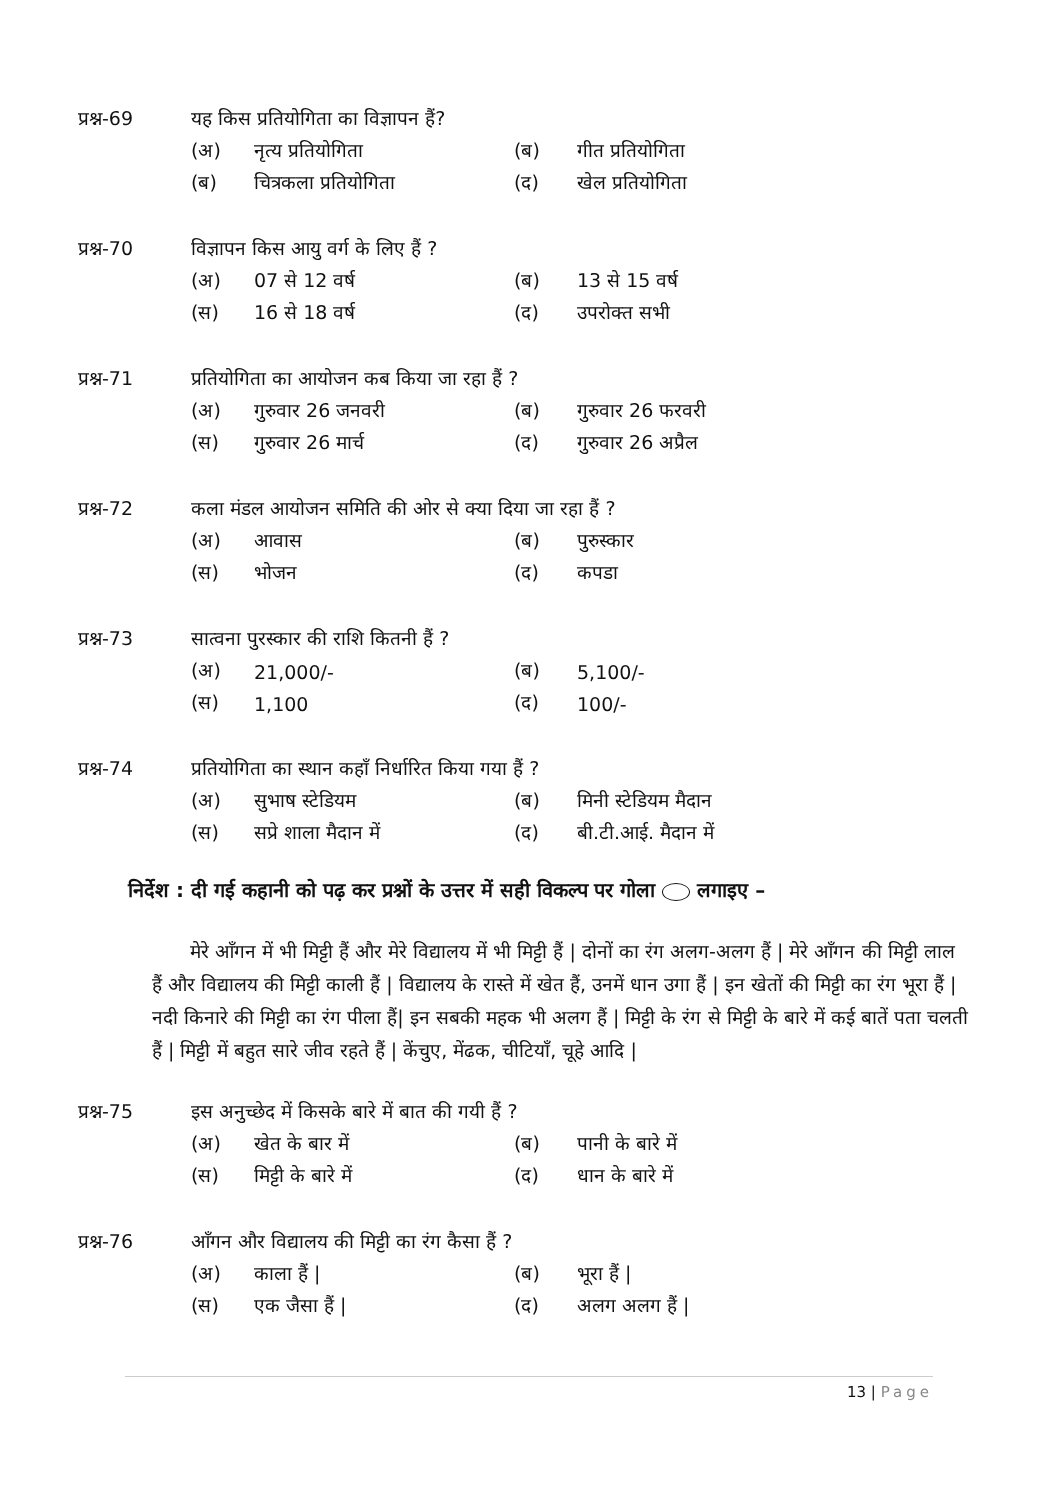प्रश्न-69 यह किस प्रतियोगिता का विज्ञापन हैं?
(अ) नृत्य प्रतियोगिता (ब) गीत प्रतियोगिता
(ब) चित्रकला प्रतियोगिता (द) खेल प्रतियोगिता
प्रश्न-70 विज्ञापन किस आयु वर्ग के लिए हैं ?
(अ) 07 से 12 वर्ष (ब) 13 से 15 वर्ष
(स) 16 से 18 वर्ष (द) उपरोक्त सभी
प्रश्न-71 प्रतियोगिता का आयोजन कब किया जा रहा हैं ?
(अ) गुरुवार 26 जनवरी (ब) गुरुवार 26 फरवरी
(स) गुरुवार 26 मार्च (द) गुरुवार 26 अप्रैल
प्रश्न-72 कला मंडल आयोजन समिति की ओर से क्या दिया जा रहा हैं ?
(अ) आवास (ब) पुरुस्कार
(स) भोजन (द) कपडा
प्रश्न-73 सात्वना पुरस्कार की राशि कितनी हैं ?
(अ) 21,000/- (ब) 5,100/-
(स) 1,100 (द) 100/-
प्रश्न-74 प्रतियोगिता का स्थान कहाँ निर्धारित किया गया हैं ?
(अ) सुभाष स्टेडियम (ब) मिनी स्टेडियम मैदान
(स) सप्रे शाला मैदान में (द) बी.टी.आई. मैदान में
निर्देश : दी गई कहानी को पढ़ कर प्रश्नों के उत्तर में सही विकल्प पर गोला लगाइए –
मेरे आँगन में भी मिट्टी हैं और मेरे विद्यालय में भी मिट्टी हैं | दोनों का रंग अलग-अलग हैं | मेरे आँगन की मिट्टी लाल हैं और विद्यालय की मिट्टी काली हैं | विद्यालय के रास्ते में खेत हैं, उनमें धान उगा हैं | इन खेतों की मिट्टी का रंग भूरा हैं | नदी किनारे की मिट्टी का रंग पीला हैं| इन सबकी महक भी अलग हैं | मिट्टी के रंग से मिट्टी के बारे में कई बातें पता चलती हैं | मिट्टी में बहुत सारे जीव रहते हैं | केंचुए, मेंढक, चीटियाँ, चूहे आदि |
प्रश्न-75 इस अनुच्छेद में किसके बारे में बात की गयी हैं ?
(अ) खेत के बार में (ब) पानी के बारे में
(स) मिट्टी के बारे में (द) धान के बारे में
प्रश्न-76 आँगन और विद्यालय की मिट्टी का रंग कैसा हैं ?
(अ) काला हैं | (ब) भूरा हैं |
(स) एक जैसा हैं | (द) अलग अलग हैं |
13 | Page